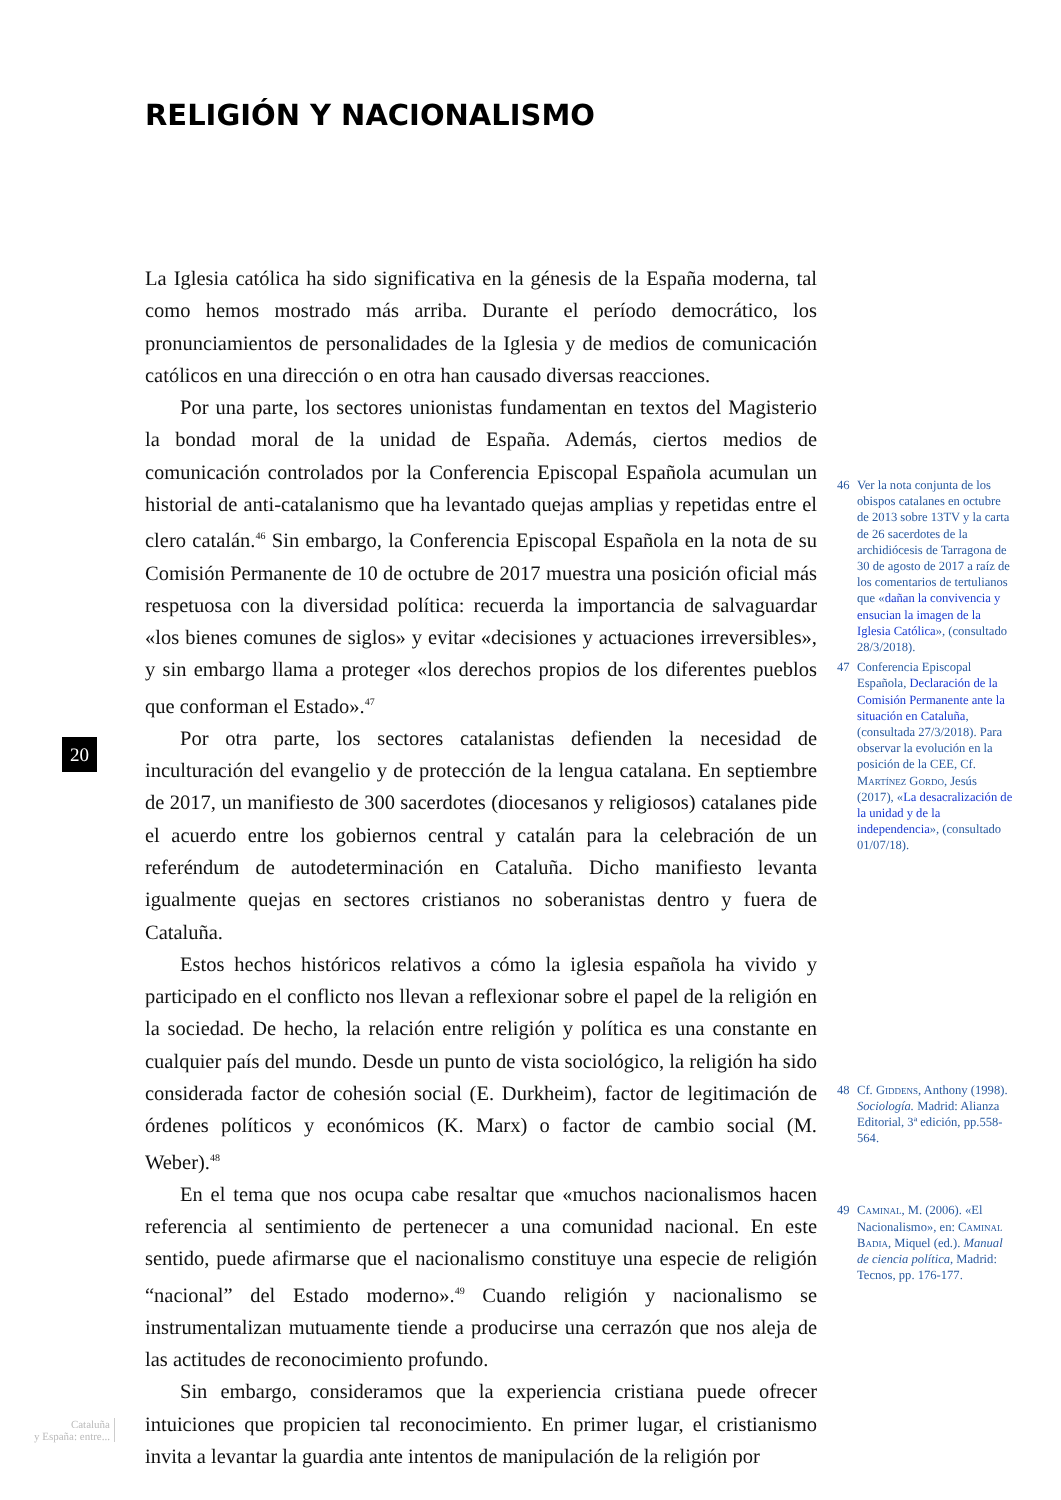RELIGIÓN Y NACIONALISMO
La Iglesia católica ha sido significativa en la génesis de la España moderna, tal como hemos mostrado más arriba. Durante el período democrático, los pronunciamientos de personalidades de la Iglesia y de medios de comunicación católicos en una dirección o en otra han causado diversas reacciones.
Por una parte, los sectores unionistas fundamentan en textos del Magisterio la bondad moral de la unidad de España. Además, ciertos medios de comunicación controlados por la Conferencia Episcopal Española acumulan un historial de anti-catalanismo que ha levantado quejas amplias y repetidas entre el clero catalán.<sup>46</sup> Sin embargo, la Conferencia Episcopal Española en la nota de su Comisión Permanente de 10 de octubre de 2017 muestra una posición oficial más respetuosa con la diversidad política: recuerda la importancia de salvaguardar «los bienes comunes de siglos» y evitar «decisiones y actuaciones irreversibles», y sin embargo llama a proteger «los derechos propios de los diferentes pueblos que conforman el Estado».<sup>47</sup>
Por otra parte, los sectores catalanistas defienden la necesidad de inculturación del evangelio y de protección de la lengua catalana. En septiembre de 2017, un manifiesto de 300 sacerdotes (diocesanos y religiosos) catalanes pide el acuerdo entre los gobiernos central y catalán para la celebración de un referéndum de autodeterminación en Cataluña. Dicho manifiesto levanta igualmente quejas en sectores cristianos no soberanistas dentro y fuera de Cataluña.
Estos hechos históricos relativos a cómo la iglesia española ha vivido y participado en el conflicto nos llevan a reflexionar sobre el papel de la religión en la sociedad. De hecho, la relación entre religión y política es una constante en cualquier país del mundo. Desde un punto de vista sociológico, la religión ha sido considerada factor de cohesión social (E. Durkheim), factor de legitimación de órdenes políticos y económicos (K. Marx) o factor de cambio social (M. Weber).<sup>48</sup>
En el tema que nos ocupa cabe resaltar que «muchos nacionalismos hacen referencia al sentimiento de pertenecer a una comunidad nacional. En este sentido, puede afirmarse que el nacionalismo constituye una especie de religión “nacional” del Estado moderno».<sup>49</sup> Cuando religión y nacionalismo se instrumentalizan mutuamente tiende a producirse una cerrazón que nos aleja de las actitudes de reconocimiento profundo.
Sin embargo, consideramos que la experiencia cristiana puede ofrecer intuiciones que propicien tal reconocimiento. En primer lugar, el cristianismo invita a levantar la guardia ante intentos de manipulación de la religión por
46 Ver la nota conjunta de los obispos catalanes en octubre de 2013 sobre 13TV y la carta de 26 sacerdotes de la archidiócesis de Tarragona de 30 de agosto de 2017 a raíz de los comentarios de tertulianos que «dañan la convivencia y ensucian la imagen de la Iglesia Católica», (consultado 28/3/2018).
47 Conferencia Episcopal Española, Declaración de la Comisión Permanente ante la situación en Cataluña, (consultada 27/3/2018). Para observar la evolución en la posición de la CEE, Cf. Martínez Gordo, Jesús (2017), «La desacralización de la unidad y de la independencia», (consultado 01/07/18).
48 Cf. Giddens, Anthony (1998). Sociología. Madrid: Alianza Editorial, 3ª edición, pp.558-564.
49 Caminal, M. (2006). «El Nacionalismo», en: Caminal Badia, Miquel (ed.). Manual de ciencia política, Madrid: Tecnos, pp. 176-177.
20
Cataluña
y España: entre...